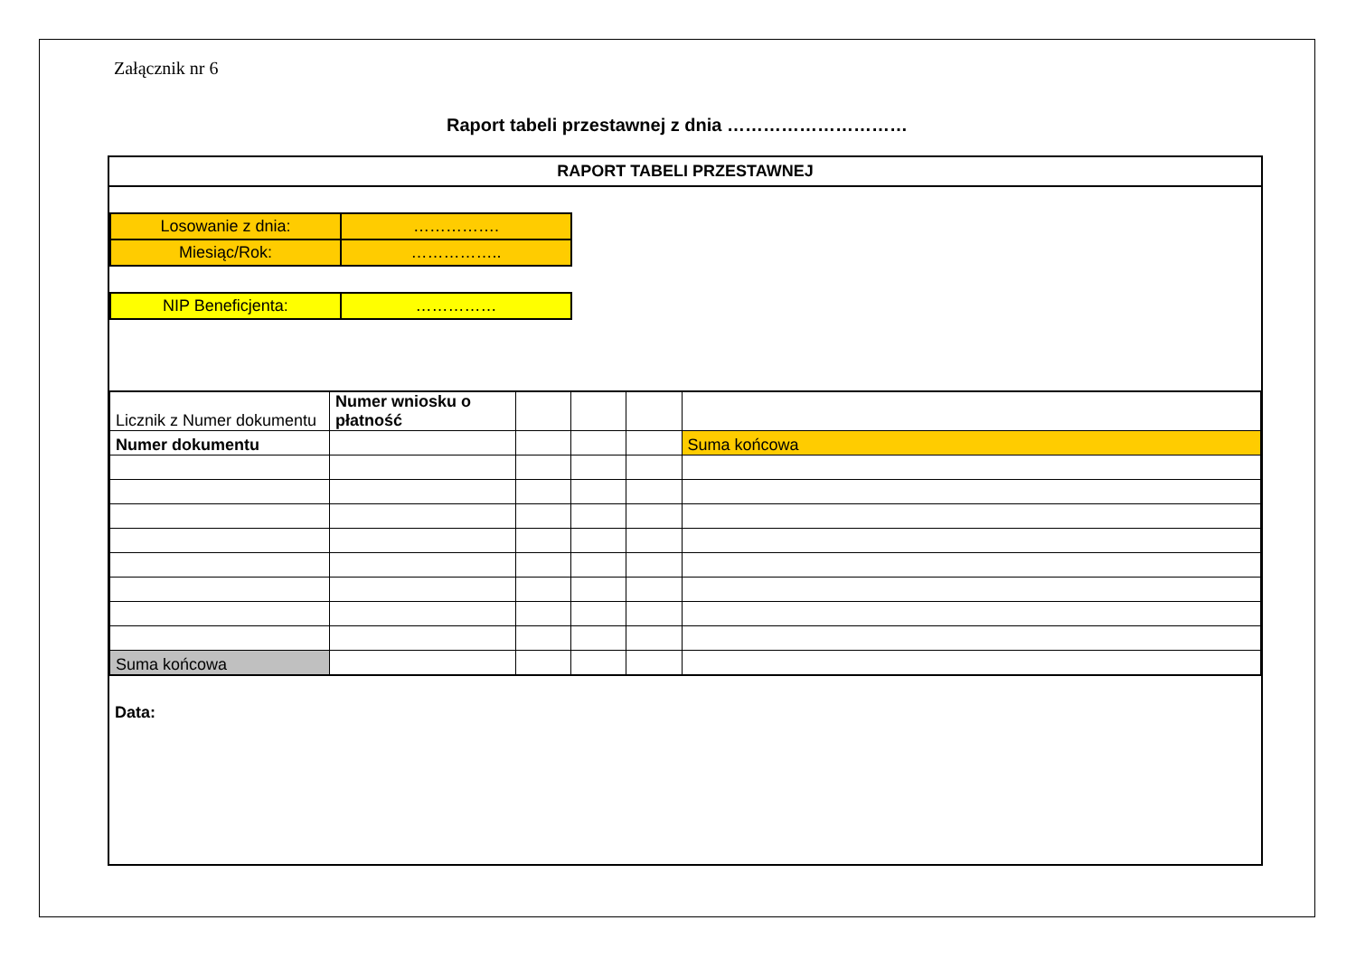Załącznik nr 6
Raport tabeli przestawnej z dnia …………………………
RAPORT TABELI PRZESTAWNEJ
| Losowanie z dnia: | ……………. |
| Miesiąc/Rok: | …………….. |
| NIP Beneficjenta: | …………… |
| Licznik z Numer dokumentu | Numer wniosku o płatność | | | | |
| Numer dokumentu | | | | | Suma końcowa |
| Suma końcowa | | | | | |
Data: